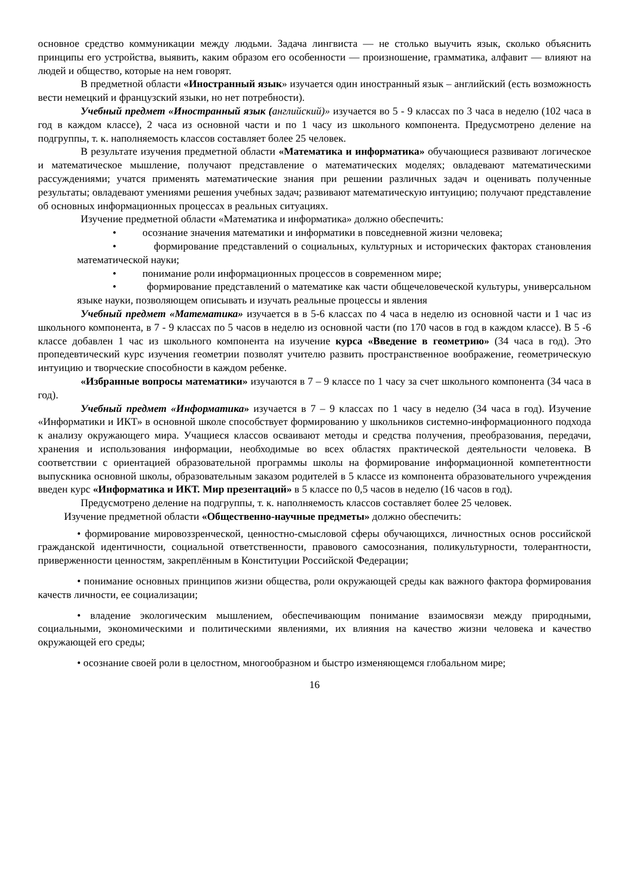основное средство коммуникации между людьми. Задача лингвиста — не столько выучить язык, сколько объяснить принципы его устройства, выявить, каким образом его особенности — произношение, грамматика, алфавит — влияют на людей и общество, которые на нем говорят.
В предметной области «Иностранный язык» изучается один иностранный язык – английский (есть возможность вести немецкий и французский языки, но нет потребности).
Учебный предмет «Иностранный язык (английский)» изучается во 5 - 9 классах по 3 часа в неделю (102 часа в год в каждом классе), 2 часа из основной части и по 1 часу из школьного компонента. Предусмотрено деление на подгруппы, т. к. наполняемость классов составляет более 25 человек.
В результате изучения предметной области «Математика и информатика» обучающиеся развивают логическое и математическое мышление, получают представление о математических моделях; овладевают математическими рассуждениями; учатся применять математические знания при решении различных задач и оценивать полученные результаты; овладевают умениями решения учебных задач; развивают математическую интуицию; получают представление об основных информационных процессах в реальных ситуациях.
Изучение предметной области «Математика и информатика» должно обеспечить:
• осознание значения математики и информатики в повседневной жизни человека;
• формирование представлений о социальных, культурных и исторических факторах становления математической науки;
• понимание роли информационных процессов в современном мире;
• формирование представлений о математике как части общечеловеческой культуры, универсальном языке науки, позволяющем описывать и изучать реальные процессы и явления
Учебный предмет «Математика» изучается в в 5-6 классах по 4 часа в неделю из основной части и 1 час из школьного компонента, в 7 - 9 классах по 5 часов в неделю из основной части (по 170 часов в год в каждом классе). В 5 -6 классе добавлен 1 час из школьного компонента на изучение курса «Введение в геометрию» (34 часа в год). Это пропедевтический курс изучения геометрии позволят учителю развить пространственное воображение, геометрическую интуицию и творческие способности в каждом ребенке.
«Избранные вопросы математики» изучаются в 7 – 9 классе по 1 часу за счет школьного компонента (34 часа в год).
Учебный предмет «Информатика» изучается в 7 – 9 классах по 1 часу в неделю (34 часа в год). Изучение «Информатики и ИКТ» в основной школе способствует формированию у школьников системно-информационного подхода к анализу окружающего мира. Учащиеся классов осваивают методы и средства получения, преобразования, передачи, хранения и использования информации, необходимые во всех областях практической деятельности человека. В соответствии с ориентацией образовательной программы школы на формирование информационной компетентности выпускника основной школы, образовательным заказом родителей в 5 классе из компонента образовательного учреждения введен курс «Информатика и ИКТ. Мир презентаций» в 5 классе по 0,5 часов в неделю (16 часов в год).
Предусмотрено деление на подгруппы, т. к. наполняемость классов составляет более 25 человек.
Изучение предметной области «Общественно-научные предметы» должно обеспечить:
• формирование мировоззренческой, ценностно-смысловой сферы обучающихся, личностных основ российской гражданской идентичности, социальной ответственности, правового самосознания, поликультурности, толерантности, приверженности ценностям, закреплённым в Конституции Российской Федерации;
• понимание основных принципов жизни общества, роли окружающей среды как важного фактора формирования качеств личности, ее социализации;
• владение экологическим мышлением, обеспечивающим понимание взаимосвязи между природными, социальными, экономическими и политическими явлениями, их влияния на качество жизни человека и качество окружающей его среды;
• осознание своей роли в целостном, многообразном и быстро изменяющемся глобальном мире;
16